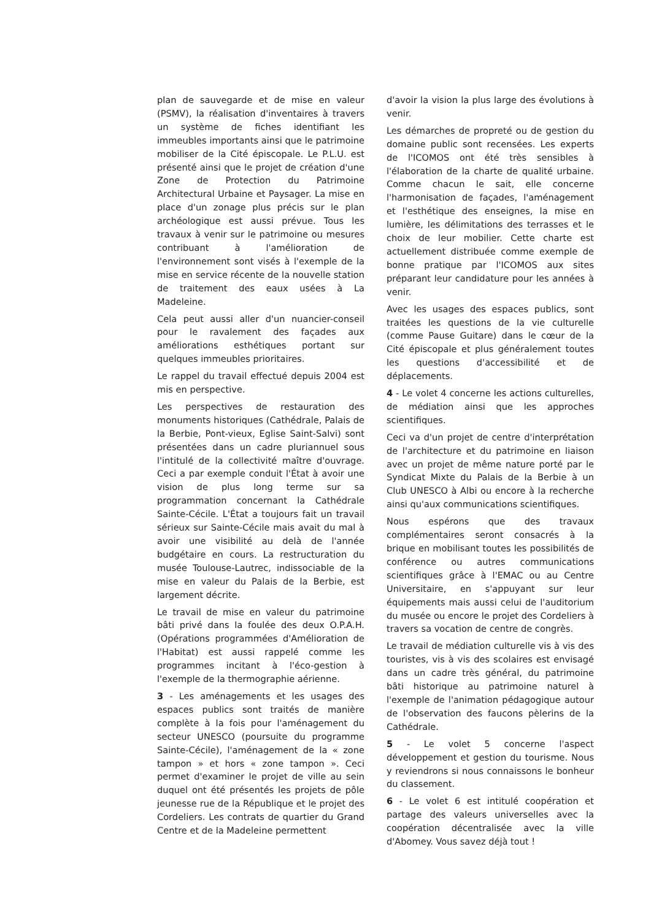plan de sauvegarde et de mise en valeur (PSMV), la réalisation d'inventaires à travers un système de fiches identifiant les immeubles importants ainsi que le patrimoine mobiliser de la Cité épiscopale. Le P.L.U. est présenté ainsi que le projet de création d'une Zone de Protection du Patrimoine Architectural Urbaine et Paysager. La mise en place d'un zonage plus précis sur le plan archéologique est aussi prévue. Tous les travaux à venir sur le patrimoine ou mesures contribuant à l'amélioration de l'environnement sont visés à l'exemple de la mise en service récente de la nouvelle station de traitement des eaux usées à La Madeleine.
Cela peut aussi aller d'un nuancier-conseil pour le ravalement des façades aux améliorations esthétiques portant sur quelques immeubles prioritaires.
Le rappel du travail effectué depuis 2004 est mis en perspective.
Les perspectives de restauration des monuments historiques (Cathédrale, Palais de la Berbie, Pont-vieux, Eglise Saint-Salvi) sont présentées dans un cadre pluriannuel sous l'intitulé de la collectivité maître d'ouvrage. Ceci a par exemple conduit l'État à avoir une vision de plus long terme sur sa programmation concernant la Cathédrale Sainte-Cécile. L'État a toujours fait un travail sérieux sur Sainte-Cécile mais avait du mal à avoir une visibilité au delà de l'année budgétaire en cours. La restructuration du musée Toulouse-Lautrec, indissociable de la mise en valeur du Palais de la Berbie, est largement décrite.
Le travail de mise en valeur du patrimoine bâti privé dans la foulée des deux O.P.A.H. (Opérations programmées d'Amélioration de l'Habitat) est aussi rappelé comme les programmes incitant à l'éco-gestion à l'exemple de la thermographie aérienne.
3 - Les aménagements et les usages des espaces publics sont traités de manière complète à la fois pour l'aménagement du secteur UNESCO (poursuite du programme Sainte-Cécile), l'aménagement de la « zone tampon » et hors « zone tampon ». Ceci permet d'examiner le projet de ville au sein duquel ont été présentés les projets de pôle jeunesse rue de la République et le projet des Cordeliers. Les contrats de quartier du Grand Centre et de la Madeleine permettent
d'avoir la vision la plus large des évolutions à venir.
Les démarches de propreté ou de gestion du domaine public sont recensées. Les experts de l'ICOMOS ont été très sensibles à l'élaboration de la charte de qualité urbaine. Comme chacun le sait, elle concerne l'harmonisation de façades, l'aménagement et l'esthétique des enseignes, la mise en lumière, les délimitations des terrasses et le choix de leur mobilier. Cette charte est actuellement distribuée comme exemple de bonne pratique par l'ICOMOS aux sites préparant leur candidature pour les années à venir.
Avec les usages des espaces publics, sont traitées les questions de la vie culturelle (comme Pause Guitare) dans le cœur de la Cité épiscopale et plus généralement toutes les questions d'accessibilité et de déplacements.
4 - Le volet 4 concerne les actions culturelles, de médiation ainsi que les approches scientifiques.
Ceci va d'un projet de centre d'interprétation de l'architecture et du patrimoine en liaison avec un projet de même nature porté par le Syndicat Mixte du Palais de la Berbie à un Club UNESCO à Albi ou encore à la recherche ainsi qu'aux communications scientifiques.
Nous espérons que des travaux complémentaires seront consacrés à la brique en mobilisant toutes les possibilités de conférence ou autres communications scientifiques grâce à l'EMAC ou au Centre Universitaire, en s'appuyant sur leur équipements mais aussi celui de l'auditorium du musée ou encore le projet des Cordeliers à travers sa vocation de centre de congrès.
Le travail de médiation culturelle vis à vis des touristes, vis à vis des scolaires est envisagé dans un cadre très général, du patrimoine bâti historique au patrimoine naturel à l'exemple de l'animation pédagogique autour de l'observation des faucons pèlerins de la Cathédrale.
5 - Le volet 5 concerne l'aspect développement et gestion du tourisme. Nous y reviendrons si nous connaissons le bonheur du classement.
6 - Le volet 6 est intitulé coopération et partage des valeurs universelles avec la coopération décentralisée avec la ville d'Abomey. Vous savez déjà tout !